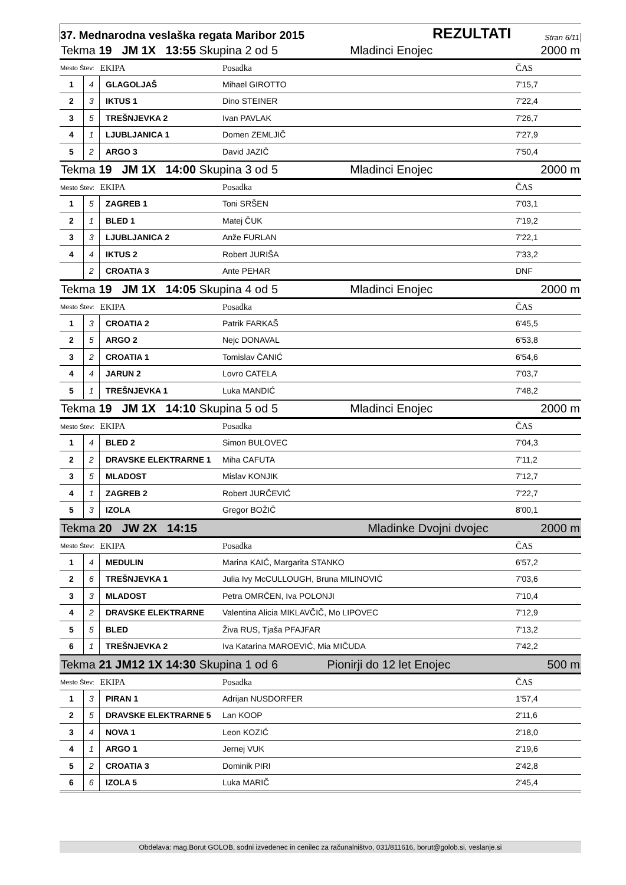37. Mednarodna veslaška regata Maribor 2015 REZULTATI Stran 6/11
| Tekma 19 JM 1X 13:55 Skupina 2 od 5 Mladinci Enojec 2000 m | | | | | |
| Mesto Štev: | | EKIPA | Posadka | | ČAS |
| 1 | 4 | GLAGOLJAŠ | Mihael GIROTTO | | 7'15,7 |
| 2 | 3 | IKTUS 1 | Dino STEINER | | 7'22,4 |
| 3 | 5 | TREŠNJEVKA 2 | Ivan PAVLAK | | 7'26,7 |
| 4 | 1 | LJUBLJANICA 1 | Domen ZEMLJIČ | | 7'27,9 |
| 5 | 2 | ARGO 3 | David JAZIČ | | 7'50,4 |
| Tekma 19 JM 1X 14:00 Skupina 3 od 5 Mladinci Enojec 2000 m | | | | | |
| Mesto Štev: | | EKIPA | Posadka | | ČAS |
| 1 | 5 | ZAGREB 1 | Toni SRŠEN | | 7'03,1 |
| 2 | 1 | BLED 1 | Matej ČUK | | 7'19,2 |
| 3 | 3 | LJUBLJANICA 2 | Anže FURLAN | | 7'22,1 |
| 4 | 4 | IKTUS 2 | Robert JURIŠA | | 7'33,2 |
| | 2 | CROATIA 3 | Ante PEHAR | | DNF |
| Tekma 19 JM 1X 14:05 Skupina 4 od 5 Mladinci Enojec 2000 m | | | | | |
| Mesto Štev: | | EKIPA | Posadka | | ČAS |
| 1 | 3 | CROATIA 2 | Patrik FARKAŠ | | 6'45,5 |
| 2 | 5 | ARGO 2 | Nejc DONAVAL | | 6'53,8 |
| 3 | 2 | CROATIA 1 | Tomislav ČANIĆ | | 6'54,6 |
| 4 | 4 | JARUN 2 | Lovro CATELA | | 7'03,7 |
| 5 | 1 | TREŠNJEVKA 1 | Luka MANDIĆ | | 7'48,2 |
| Tekma 19 JM 1X 14:10 Skupina 5 od 5 Mladinci Enojec 2000 m | | | | | |
| Mesto Štev: | | EKIPA | Posadka | | ČAS |
| 1 | 4 | BLED 2 | Simon BULOVEC | | 7'04,3 |
| 2 | 2 | DRAVSKE ELEKTRARNE 1 | Miha CAFUTA | | 7'11,2 |
| 3 | 5 | MLADOST | Mislav KONJIK | | 7'12,7 |
| 4 | 1 | ZAGREB 2 | Robert JURČEVIĆ | | 7'22,7 |
| 5 | 3 | IZOLA | Gregor BOŽIČ | | 8'00,1 |
| Tekma 20 JW 2X 14:15 Mladinke Dvojni dvojec 2000 m | | | | | |
| Mesto Štev: | | EKIPA | Posadka | | ČAS |
| 1 | 4 | MEDULIN | Marina KAIĆ, Margarita STANKO | | 6'57,2 |
| 2 | 6 | TREŠNJEVKA 1 | Julia Ivy McCULLOUGH, Bruna MILINOVIĆ | | 7'03,6 |
| 3 | 3 | MLADOST | Petra OMRČEN, Iva POLONJI | | 7'10,4 |
| 4 | 2 | DRAVSKE ELEKTRARNE | Valentina Alicia MIKLAVČIČ, Mo LIPOVEC | | 7'12,9 |
| 5 | 5 | BLED | Živa RUS, Tjaša PFAJFAR | | 7'13,2 |
| 6 | 1 | TREŠNJEVKA 2 | Iva Katarina MAROEVIĆ, Mia MIČUDA | | 7'42,2 |
| Tekma 21 JM12 1X 14:30 Skupina 1 od 6 Pionirji do 12 let Enojec 500 m | | | | | |
| Mesto Štev: | | EKIPA | Posadka | | ČAS |
| 1 | 3 | PIRAN 1 | Adrijan NUSDORFER | | 1'57,4 |
| 2 | 5 | DRAVSKE ELEKTRARNE 5 | Lan KOOP | | 2'11,6 |
| 3 | 4 | NOVA 1 | Leon KOZIĆ | | 2'18,0 |
| 4 | 1 | ARGO 1 | Jernej VUK | | 2'19,6 |
| 5 | 2 | CROATIA 3 | Dominik PIRI | | 2'42,8 |
| 6 | 6 | IZOLA 5 | Luka MARIČ | | 2'45,4 |
Obdelava: mag.Borut GOLOB, sodni izvedenec in cenilec za računalništvo, 031/811616, borut@golob.si, veslanje.si